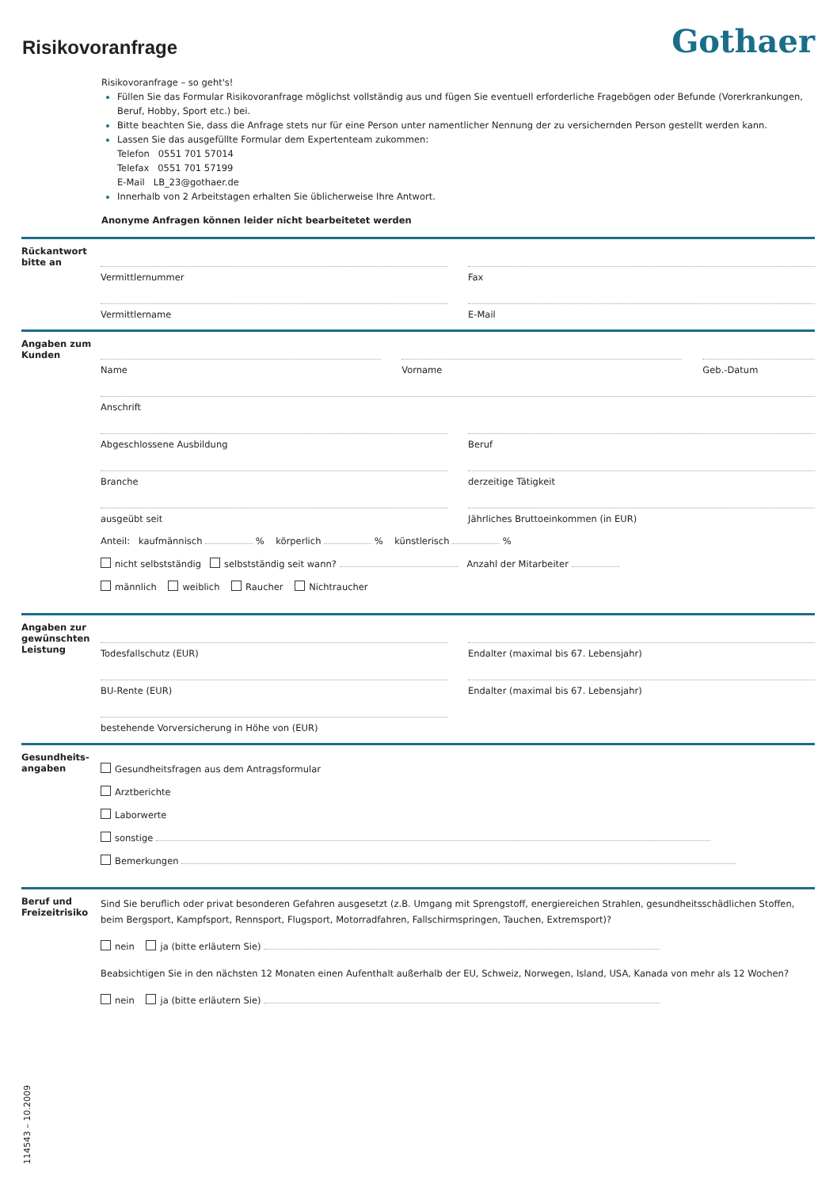Risikovoranfrage
Gothaer
Risikovoranfrage – so geht's!
Füllen Sie das Formular Risikovoranfrage möglichst vollständig aus und fügen Sie eventuell erforderliche Fragebögen oder Befunde (Vorerkrankungen, Beruf, Hobby, Sport etc.) bei.
Bitte beachten Sie, dass die Anfrage stets nur für eine Person unter namentlicher Nennung der zu versichernden Person gestellt werden kann.
Lassen Sie das ausgefüllte Formular dem Expertenteam zukommen:
Telefon 0551 701 57014
Telefax 0551 701 57199
E-Mail LB_23@gothaer.de
Innerhalb von 2 Arbeitstagen erhalten Sie üblicherweise Ihre Antwort.
Anonyme Anfragen können leider nicht bearbeitetet werden
Rückantwort bitte an
Vermittlernummer Fax
Vermittlername E-Mail
Angaben zum Kunden
Name Vorname Geb.-Datum
Anschrift
Abgeschlossene Ausbildung Beruf
Branche derzeitige Tätigkeit
ausgeübt seit Jährliches Bruttoeinkommen (in EUR)
Anteil: kaufmännisch % körperlich % künstlerisch %
nicht selbstständig selbstständig seit wann? Anzahl der Mitarbeiter
männlich weiblich Raucher Nichtraucher
Angaben zur gewünschten Leistung
Todesfallschutz (EUR) Endalter (maximal bis 67. Lebensjahr)
BU-Rente (EUR) Endalter (maximal bis 67. Lebensjahr)
bestehende Vorversicherung in Höhe von (EUR)
Gesundheits-angaben
Gesundheitsfragen aus dem Antragsformular
Arztberichte
Laborwerte
sonstige
Bemerkungen
Beruf und Freizeitrisiko
Sind Sie beruflich oder privat besonderen Gefahren ausgesetzt (z.B. Umgang mit Sprengstoff, energiereichen Strahlen, gesundheitsschädlichen Stoffen, beim Bergsport, Kampfsport, Rennsport, Flugsport, Motorradfahren, Fallschirmspringen, Tauchen, Extremsport)?
nein ja (bitte erläutern Sie)
Beabsichtigen Sie in den nächsten 12 Monaten einen Aufenthalt außerhalb der EU, Schweiz, Norwegen, Island, USA, Kanada von mehr als 12 Wochen?
nein ja (bitte erläutern Sie)
114543 – 10.2009